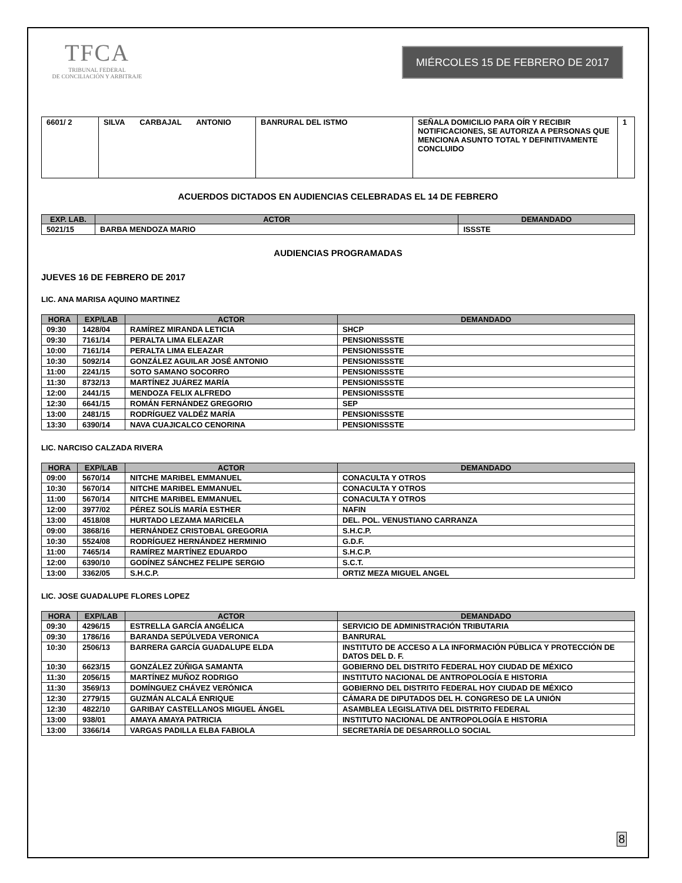TFCA
TRIBUNAL FEDERAL
DE CONCILIACIÓN Y ARBITRAJE
MIÉRCOLES 15 DE FEBRERO DE 2017
| 6601/ 2 | SILVA CARBAJAL ANTONIO | BANRURAL DEL ISTMO | SEÑALA DOMICILIO PARA OÍR Y RECIBIR NOTIFICACIONES, SE AUTORIZA A PERSONAS QUE MENCIONA ASUNTO TOTAL Y DEFINITIVAMENTE CONCLUIDO | 1 |
ACUERDOS DICTADOS EN AUDIENCIAS CELEBRADAS EL 14 DE FEBRERO
| EXP. LAB. | ACTOR | DEMANDADO |
| --- | --- | --- |
| 5021/15 | BARBA MENDOZA MARIO | ISSSTE |
AUDIENCIAS PROGRAMADAS
JUEVES 16 DE FEBRERO DE 2017
LIC. ANA MARISA AQUINO MARTINEZ
| HORA | EXP/LAB | ACTOR | DEMANDADO |
| --- | --- | --- | --- |
| 09:30 | 1428/04 | RAMÍREZ MIRANDA LETICIA | SHCP |
| 09:30 | 7161/14 | PERALTA LIMA ELEAZAR | PENSIONISSSTE |
| 10:00 | 7161/14 | PERALTA LIMA ELEAZAR | PENSIONISSSTE |
| 10:30 | 5092/14 | GONZÁLEZ AGUILAR JOSÉ ANTONIO | PENSIONISSSTE |
| 11:00 | 2241/15 | SOTO SAMANO SOCORRO | PENSIONISSSTE |
| 11:30 | 8732/13 | MARTÍNEZ JUÁREZ MARÍA | PENSIONISSSTE |
| 12:00 | 2441/15 | MENDOZA FELIX ALFREDO | PENSIONISSSTE |
| 12:30 | 6641/15 | ROMÁN FERNÁNDEZ GREGORIO | SEP |
| 13:00 | 2481/15 | RODRÍGUEZ VALDÉZ MARÍA | PENSIONISSSTE |
| 13:30 | 6390/14 | NAVA CUAJICALCO CENORINA | PENSIONISSSTE |
LIC. NARCISO CALZADA RIVERA
| HORA | EXP/LAB | ACTOR | DEMANDADO |
| --- | --- | --- | --- |
| 09:00 | 5670/14 | NITCHE MARIBEL EMMANUEL | CONACULTA Y OTROS |
| 10:30 | 5670/14 | NITCHE MARIBEL EMMANUEL | CONACULTA Y OTROS |
| 11:00 | 5670/14 | NITCHE MARIBEL EMMANUEL | CONACULTA Y OTROS |
| 12:00 | 3977/02 | PÉREZ SOLÍS MARÍA ESTHER | NAFIN |
| 13:00 | 4518/08 | HURTADO LEZAMA MARICELA | DEL. POL. VENUSTIANO CARRANZA |
| 09:00 | 3868/16 | HERNÁNDEZ CRISTOBAL GREGORIA | S.H.C.P. |
| 10:30 | 5524/08 | RODRÍGUEZ HERNÁNDEZ HERMINIO | G.D.F. |
| 11:00 | 7465/14 | RAMÍREZ MARTÍNEZ EDUARDO | S.H.C.P. |
| 12:00 | 6390/10 | GODÍNEZ SÁNCHEZ FELIPE SERGIO | S.C.T. |
| 13:00 | 3362/05 | S.H.C.P. | ORTIZ MEZA MIGUEL ANGEL |
LIC. JOSE GUADALUPE FLORES LOPEZ
| HORA | EXP/LAB | ACTOR | DEMANDADO |
| --- | --- | --- | --- |
| 09:30 | 4296/15 | ESTRELLA GARCÍA ANGÉLICA | SERVICIO DE ADMINISTRACIÓN TRIBUTARIA |
| 09:30 | 1786/16 | BARANDA SEPÚLVEDA VERONICA | BANRURAL |
| 10:30 | 2506/13 | BARRERA GARCÍA GUADALUPE ELDA | INSTITUTO DE ACCESO A LA INFORMACIÓN PÚBLICA Y PROTECCIÓN DE DATOS DEL D. F. |
| 10:30 | 6623/15 | GONZÁLEZ ZÚÑIGA SAMANTA | GOBIERNO DEL DISTRITO FEDERAL HOY CIUDAD DE MÉXICO |
| 11:30 | 2056/15 | MARTÍNEZ MUÑOZ RODRIGO | INSTITUTO NACIONAL DE ANTROPOLOGÍA E HISTORIA |
| 11:30 | 3569/13 | DOMÍNGUEZ CHÁVEZ VERÓNICA | GOBIERNO DEL DISTRITO FEDERAL HOY CIUDAD DE MÉXICO |
| 12:30 | 2779/15 | GUZMÁN ALCALÁ ENRIQUE | CÁMARA DE DIPUTADOS DEL H. CONGRESO DE LA UNIÓN |
| 12:30 | 4822/10 | GARIBAY CASTELLANOS MIGUEL ÁNGEL | ASAMBLEA LEGISLATIVA DEL DISTRITO FEDERAL |
| 13:00 | 938/01 | AMAYA AMAYA PATRICIA | INSTITUTO NACIONAL DE ANTROPOLOGÍA E HISTORIA |
| 13:00 | 3366/14 | VARGAS PADILLA ELBA FABIOLA | SECRETARÍA DE DESARROLLO SOCIAL |
8